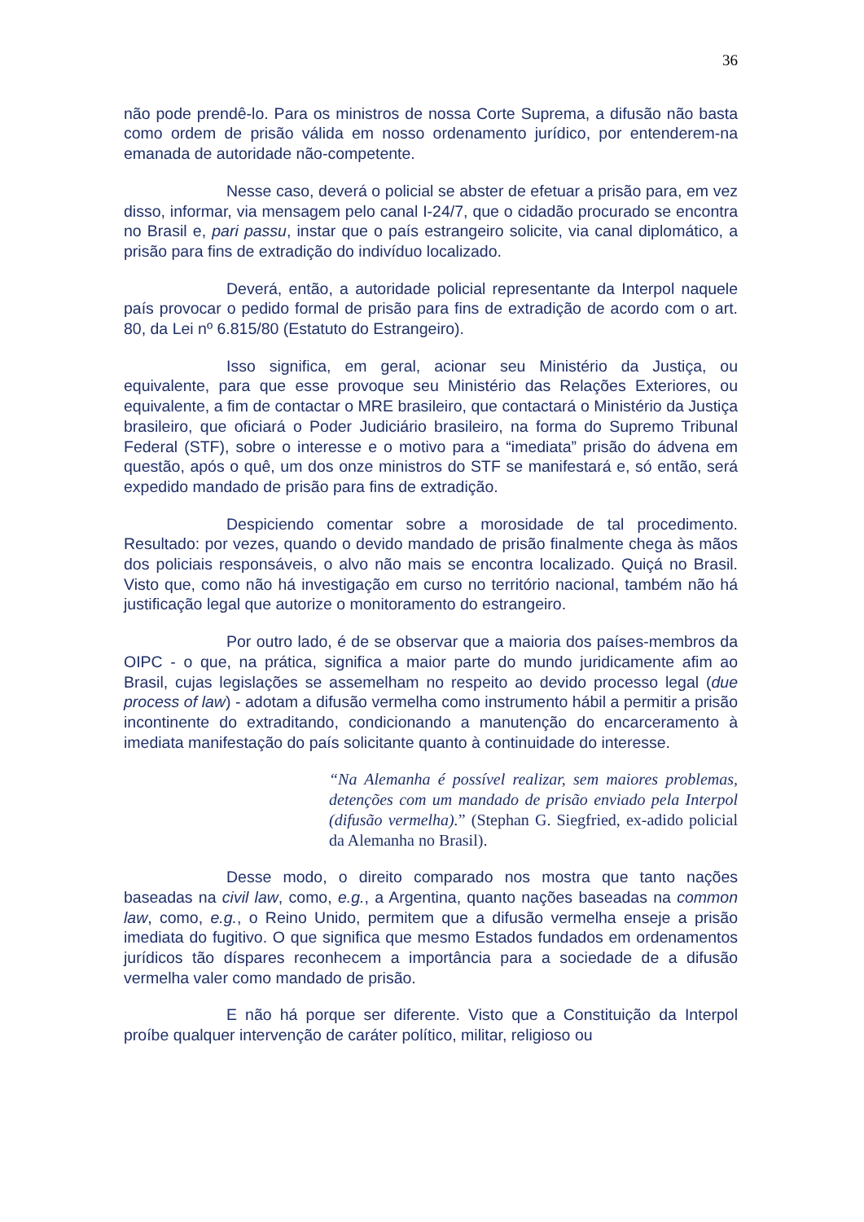36
não pode prendê-lo. Para os ministros de nossa Corte Suprema, a difusão não basta como ordem de prisão válida em nosso ordenamento jurídico, por entenderem-na emanada de autoridade não-competente.
Nesse caso, deverá o policial se abster de efetuar a prisão para, em vez disso, informar, via mensagem pelo canal I-24/7, que o cidadão procurado se encontra no Brasil e, pari passu, instar que o país estrangeiro solicite, via canal diplomático, a prisão para fins de extradição do indivíduo localizado.
Deverá, então, a autoridade policial representante da Interpol naquele país provocar o pedido formal de prisão para fins de extradição de acordo com o art. 80, da Lei nº 6.815/80 (Estatuto do Estrangeiro).
Isso significa, em geral, acionar seu Ministério da Justiça, ou equivalente, para que esse provoque seu Ministério das Relações Exteriores, ou equivalente, a fim de contactar o MRE brasileiro, que contactará o Ministério da Justiça brasileiro, que oficiará o Poder Judiciário brasileiro, na forma do Supremo Tribunal Federal (STF), sobre o interesse e o motivo para a “imediata” prisão do ádvena em questão, após o quê, um dos onze ministros do STF se manifestará e, só então, será expedido mandado de prisão para fins de extradição.
Despiciendo comentar sobre a morosidade de tal procedimento. Resultado: por vezes, quando o devido mandado de prisão finalmente chega às mãos dos policiais responsáveis, o alvo não mais se encontra localizado. Quiçá no Brasil. Visto que, como não há investigação em curso no território nacional, também não há justificação legal que autorize o monitoramento do estrangeiro.
Por outro lado, é de se observar que a maioria dos países-membros da OIPC - o que, na prática, significa a maior parte do mundo juridicamente afim ao Brasil, cujas legislações se assemelham no respeito ao devido processo legal (due process of law) - adotam a difusão vermelha como instrumento hábil a permitir a prisão incontinente do extraditando, condicionando a manutenção do encarceramento à imediata manifestação do país solicitante quanto à continuidade do interesse.
“Na Alemanha é possível realizar, sem maiores problemas, detenções com um mandado de prisão enviado pela Interpol (difusão vermelha).” (Stephan G. Siegfried, ex-adido policial da Alemanha no Brasil).
Desse modo, o direito comparado nos mostra que tanto nações baseadas na civil law, como, e.g., a Argentina, quanto nações baseadas na common law, como, e.g., o Reino Unido, permitem que a difusão vermelha enseje a prisão imediata do fugitivo. O que significa que mesmo Estados fundados em ordenamentos jurídicos tão díspares reconhecem a importância para a sociedade de a difusão vermelha valer como mandado de prisão.
E não há porque ser diferente. Visto que a Constituição da Interpol proíbe qualquer intervenção de caráter político, militar, religioso ou